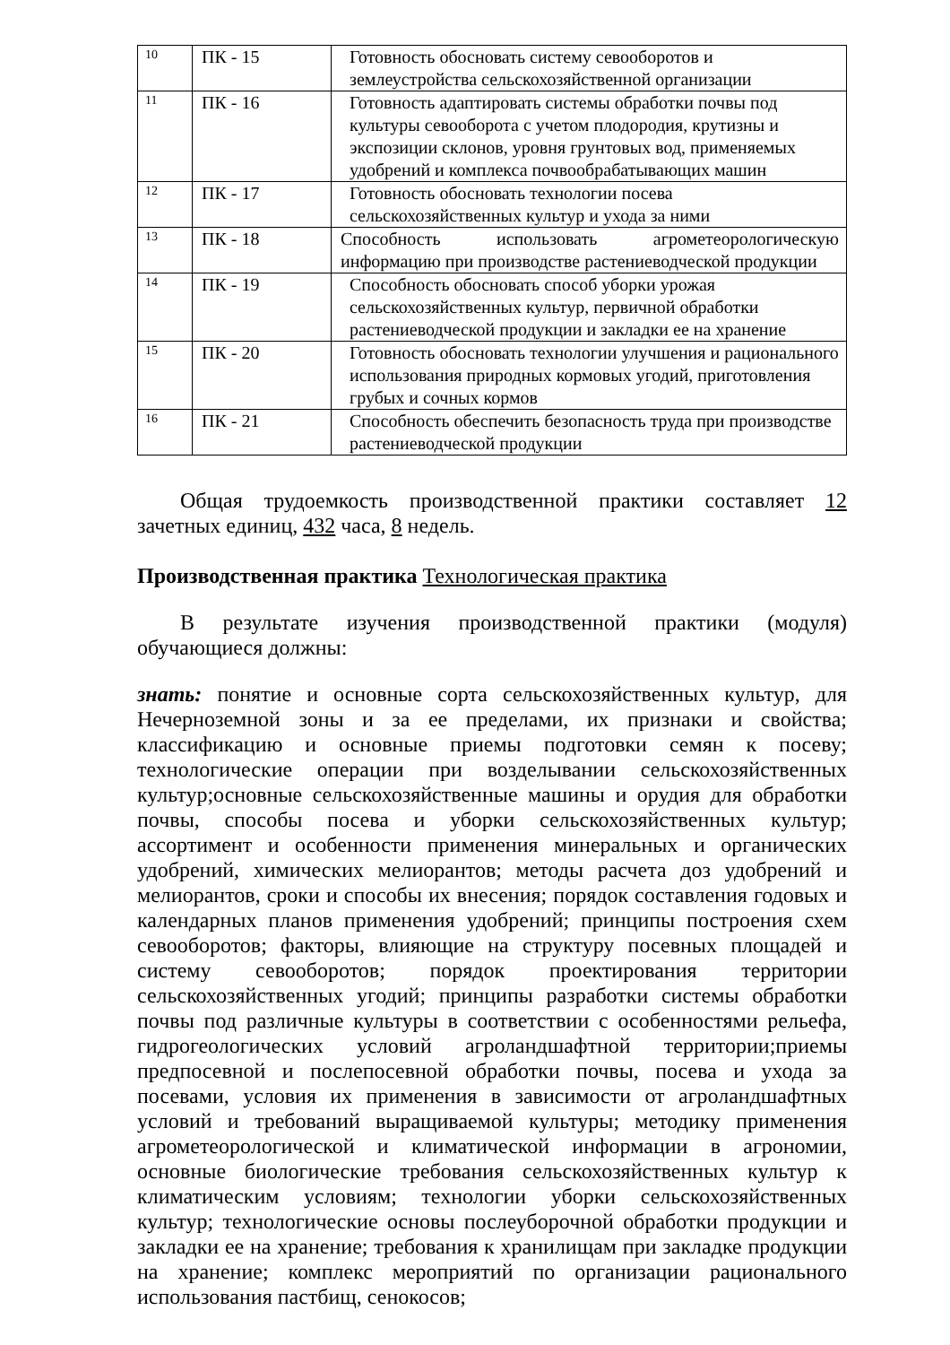| 10 | ПК - 15 | Готовность обосновать систему севооборотов и землеустройства сельскохозяйственной организации |
| 11 | ПК - 16 | Готовность адаптировать системы обработки почвы под культуры севооборота с учетом плодородия, крутизны и экспозиции склонов, уровня грунтовых вод, применяемых удобрений и комплекса почвообрабатывающих машин |
| 12 | ПК - 17 | Готовность обосновать технологии посева сельскохозяйственных культур и ухода за ними |
| 13 | ПК - 18 | Способность использовать агрометеорологическую информацию при производстве растениеводческой продукции |
| 14 | ПК - 19 | Способность обосновать способ уборки урожая сельскохозяйственных культур, первичной обработки растениеводческой продукции и закладки ее на хранение |
| 15 | ПК - 20 | Готовность обосновать технологии улучшения и рационального использования природных кормовых угодий, приготовления грубых и сочных кормов |
| 16 | ПК - 21 | Способность обеспечить безопасность труда при производстве растениеводческой продукции |
Общая трудоемкость производственной практики составляет 12 зачетных единиц, 432 часа, 8 недель.
Производственная практика Технологическая практика
В результате изучения производственной практики (модуля) обучающиеся должны:
знать: понятие и основные сорта сельскохозяйственных культур, для Нечерноземной зоны и за ее пределами, их признаки и свойства; классификацию и основные приемы подготовки семян к посеву; технологические операции при возделывании сельскохозяйственных культур;основные сельскохозяйственные машины и орудия для обработки почвы, способы посева и уборки сельскохозяйственных культур; ассортимент и особенности применения минеральных и органических удобрений, химических мелиорантов; методы расчета доз удобрений и мелиорантов, сроки и способы их внесения; порядок составления годовых и календарных планов применения удобрений; принципы построения схем севооборотов; факторы, влияющие на структуру посевных площадей и систему севооборотов; порядок проектирования территории сельскохозяйственных угодий; принципы разработки системы обработки почвы под различные культуры в соответствии с особенностями рельефа, гидрогеологических условий агроландшафтной территории;приемы предпосевной и послепосевной обработки почвы, посева и ухода за посевами, условия их применения в зависимости от агроландшафтных условий и требований выращиваемой культуры; методику применения агрометеорологической и климатической информации в агрономии, основные биологические требования сельскохозяйственных культур к климатическим условиям; технологии уборки сельскохозяйственных культур; технологические основы послеуборочной обработки продукции и закладки ее на хранение; требования к хранилищам при закладке продукции на хранение; комплекс мероприятий по организации рационального использования пастбищ, сенокосов;